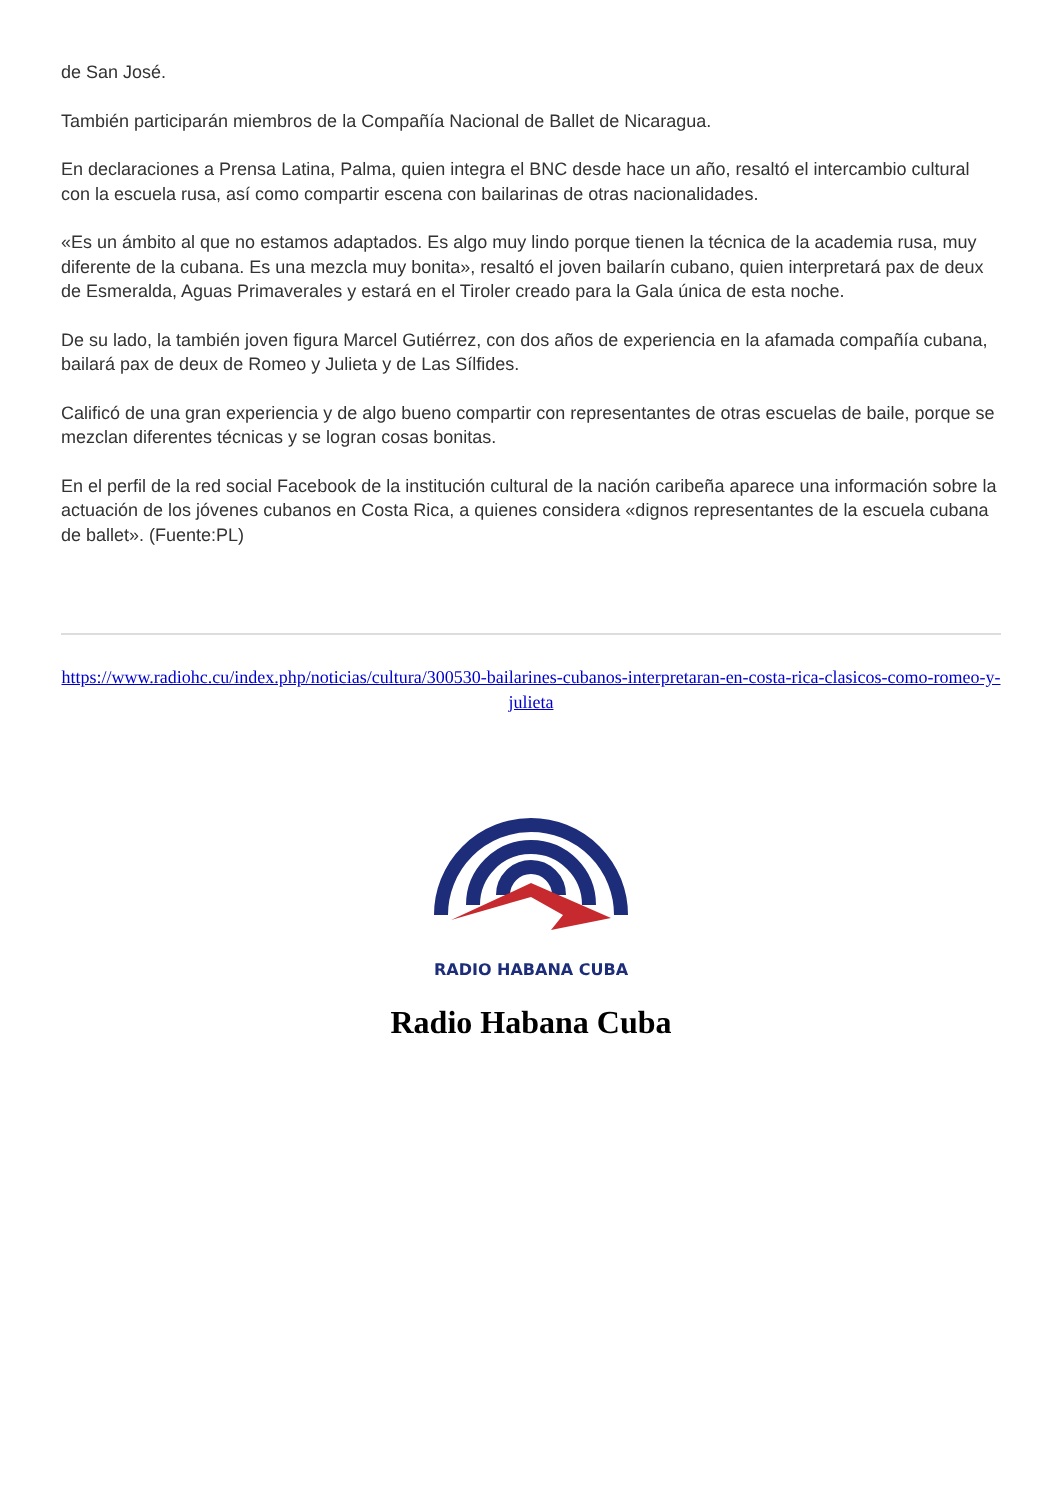de San José.
También participarán miembros de la Compañía Nacional de Ballet de Nicaragua.
En declaraciones a Prensa Latina, Palma, quien integra el BNC desde hace un año, resaltó el intercambio cultural con la escuela rusa, así como compartir escena con bailarinas de otras nacionalidades.
«Es un ámbito al que no estamos adaptados. Es algo muy lindo porque tienen la técnica de la academia rusa, muy diferente de la cubana. Es una mezcla muy bonita», resaltó el joven bailarín cubano, quien interpretará pax de deux de Esmeralda, Aguas Primaverales y estará en el Tiroler creado para la Gala única de esta noche.
De su lado, la también joven figura Marcel Gutiérrez, con dos años de experiencia en la afamada compañía cubana, bailará pax de deux de Romeo y Julieta y de Las Sílfides.
Calificó de una gran experiencia y de algo bueno compartir con representantes de otras escuelas de baile, porque se mezclan diferentes técnicas y se logran cosas bonitas.
En el perfil de la red social Facebook de la institución cultural de la nación caribeña aparece una información sobre la actuación de los jóvenes cubanos en Costa Rica, a quienes considera «dignos representantes de la escuela cubana de ballet». (Fuente:PL)
https://www.radiohc.cu/index.php/noticias/cultura/300530-bailarines-cubanos-interpretaran-en-costa-rica-clasicos-como-romeo-y-julieta
RADIO HABANA CUBA
Radio Habana Cuba